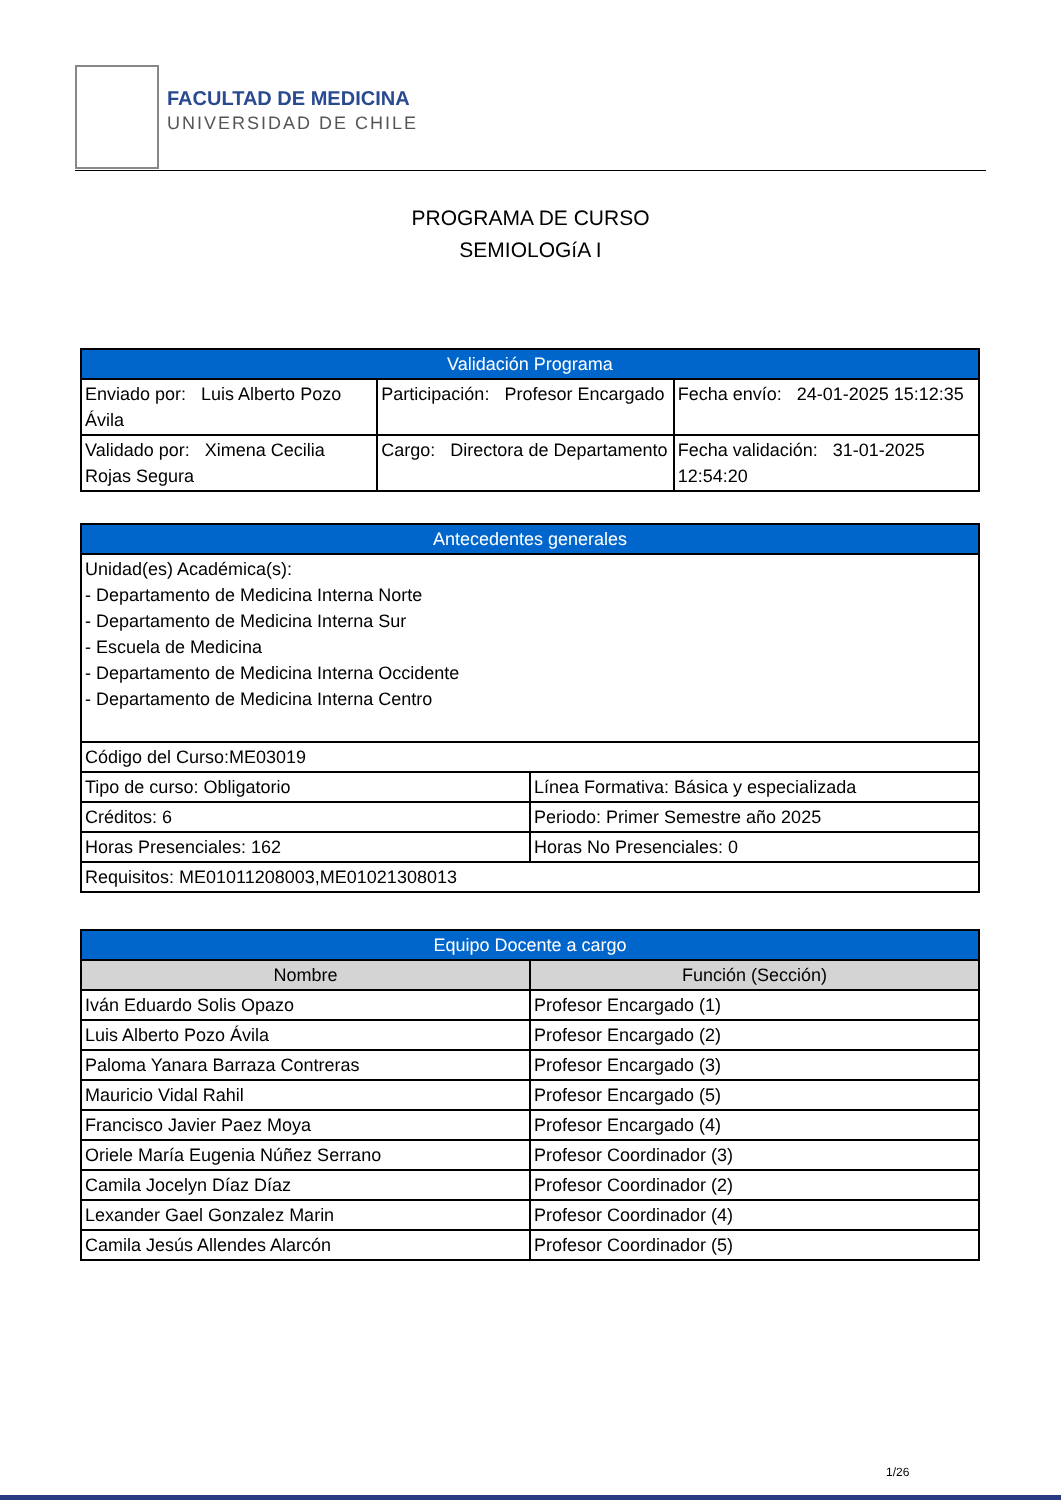FACULTAD DE MEDICINA
UNIVERSIDAD DE CHILE
PROGRAMA DE CURSO
SEMIOLOGíA I
| Validación Programa | | |
| --- | --- | --- |
| Enviado por: Luis Alberto Pozo Ávila | Participación: Profesor Encargado | Fecha envío: 24-01-2025 15:12:35 |
| Validado por: Ximena Cecilia Rojas Segura | Cargo: Directora de Departamento | Fecha validación: 31-01-2025 12:54:20 |
| Antecedentes generales | |
| --- | --- |
| Unidad(es) Académica(s): - Departamento de Medicina Interna Norte - Departamento de Medicina Interna Sur - Escuela de Medicina - Departamento de Medicina Interna Occidente - Departamento de Medicina Interna Centro | |
| Código del Curso:ME03019 | |
| Tipo de curso: Obligatorio | Línea Formativa: Básica y especializada |
| Créditos: 6 | Periodo: Primer Semestre año 2025 |
| Horas Presenciales: 162 | Horas No Presenciales: 0 |
| Requisitos: ME01011208003,ME01021308013 | |
| Equipo Docente a cargo | |
| --- | --- |
| Nombre | Función (Sección) |
| Iván Eduardo Solis Opazo | Profesor Encargado (1) |
| Luis Alberto Pozo Ávila | Profesor Encargado (2) |
| Paloma Yanara Barraza Contreras | Profesor Encargado (3) |
| Mauricio Vidal Rahil | Profesor Encargado (5) |
| Francisco Javier Paez Moya | Profesor Encargado (4) |
| Oriele María Eugenia Núñez Serrano | Profesor Coordinador (3) |
| Camila Jocelyn Díaz Díaz | Profesor Coordinador (2) |
| Lexander Gael Gonzalez Marin | Profesor Coordinador (4) |
| Camila Jesús Allendes Alarcón | Profesor Coordinador (5) |
1/26